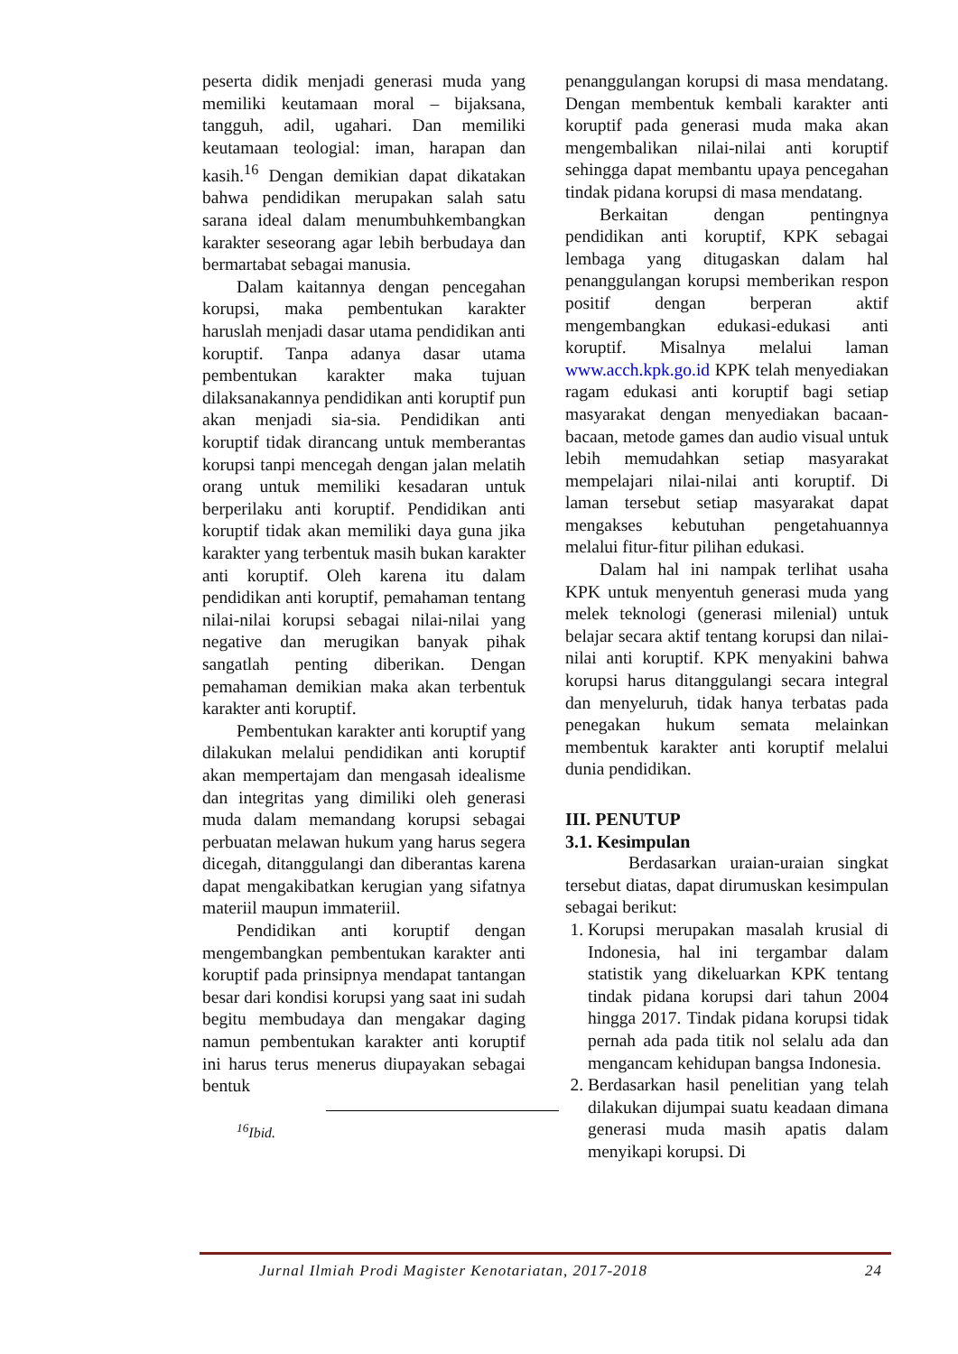peserta didik menjadi generasi muda yang memiliki keutamaan moral – bijaksana, tangguh, adil, ugahari. Dan memiliki keutamaan teologial: iman, harapan dan kasih.<sup>16</sup> Dengan demikian dapat dikatakan bahwa pendidikan merupakan salah satu sarana ideal dalam menumbuhkembangkan karakter seseorang agar lebih berbudaya dan bermartabat sebagai manusia.
Dalam kaitannya dengan pencegahan korupsi, maka pembentukan karakter haruslah menjadi dasar utama pendidikan anti koruptif. Tanpa adanya dasar utama pembentukan karakter maka tujuan dilaksanakannya pendidikan anti koruptif pun akan menjadi sia-sia. Pendidikan anti koruptif tidak dirancang untuk memberantas korupsi tanpi mencegah dengan jalan melatih orang untuk memiliki kesadaran untuk berperilaku anti koruptif. Pendidikan anti koruptif tidak akan memiliki daya guna jika karakter yang terbentuk masih bukan karakter anti koruptif. Oleh karena itu dalam pendidikan anti koruptif, pemahaman tentang nilai-nilai korupsi sebagai nilai-nilai yang negative dan merugikan banyak pihak sangatlah penting diberikan. Dengan pemahaman demikian maka akan terbentuk karakter anti koruptif.
Pembentukan karakter anti koruptif yang dilakukan melalui pendidikan anti koruptif akan mempertajam dan mengasah idealisme dan integritas yang dimiliki oleh generasi muda dalam memandang korupsi sebagai perbuatan melawan hukum yang harus segera dicegah, ditanggulangi dan diberantas karena dapat mengakibatkan kerugian yang sifatnya materiil maupun immateriil.
Pendidikan anti koruptif dengan mengembangkan pembentukan karakter anti koruptif pada prinsipnya mendapat tantangan besar dari kondisi korupsi yang saat ini sudah begitu membudaya dan mengakar daging namun pembentukan karakter anti koruptif ini harus terus menerus diupayakan sebagai bentuk
<sup>16</sup> Ibid.
penanggulangan korupsi di masa mendatang. Dengan membentuk kembali karakter anti koruptif pada generasi muda maka akan mengembalikan nilai-nilai anti koruptif sehingga dapat membantu upaya pencegahan tindak pidana korupsi di masa mendatang.
Berkaitan dengan pentingnya pendidikan anti koruptif, KPK sebagai lembaga yang ditugaskan dalam hal penanggulangan korupsi memberikan respon positif dengan berperan aktif mengembangkan edukasi-edukasi anti koruptif. Misalnya melalui laman www.acch.kpk.go.id KPK telah menyediakan ragam edukasi anti koruptif bagi setiap masyarakat dengan menyediakan bacaan-bacaan, metode games dan audio visual untuk lebih memudahkan setiap masyarakat mempelajari nilai-nilai anti koruptif. Di laman tersebut setiap masyarakat dapat mengakses kebutuhan pengetahuannya melalui fitur-fitur pilihan edukasi.
Dalam hal ini nampak terlihat usaha KPK untuk menyentuh generasi muda yang melek teknologi (generasi milenial) untuk belajar secara aktif tentang korupsi dan nilai-nilai anti koruptif. KPK menyakini bahwa korupsi harus ditanggulangi secara integral dan menyeluruh, tidak hanya terbatas pada penegakan hukum semata melainkan membentuk karakter anti koruptif melalui dunia pendidikan.
III. PENUTUP
3.1. Kesimpulan
Berdasarkan uraian-uraian singkat tersebut diatas, dapat dirumuskan kesimpulan sebagai berikut:
1. Korupsi merupakan masalah krusial di Indonesia, hal ini tergambar dalam statistik yang dikeluarkan KPK tentang tindak pidana korupsi dari tahun 2004 hingga 2017. Tindak pidana korupsi tidak pernah ada pada titik nol selalu ada dan mengancam kehidupan bangsa Indonesia.
2. Berdasarkan hasil penelitian yang telah dilakukan dijumpai suatu keadaan dimana generasi muda masih apatis dalam menyikapi korupsi. Di
Jurnal Ilmiah Prodi Magister Kenotariatan, 2017-2018 24